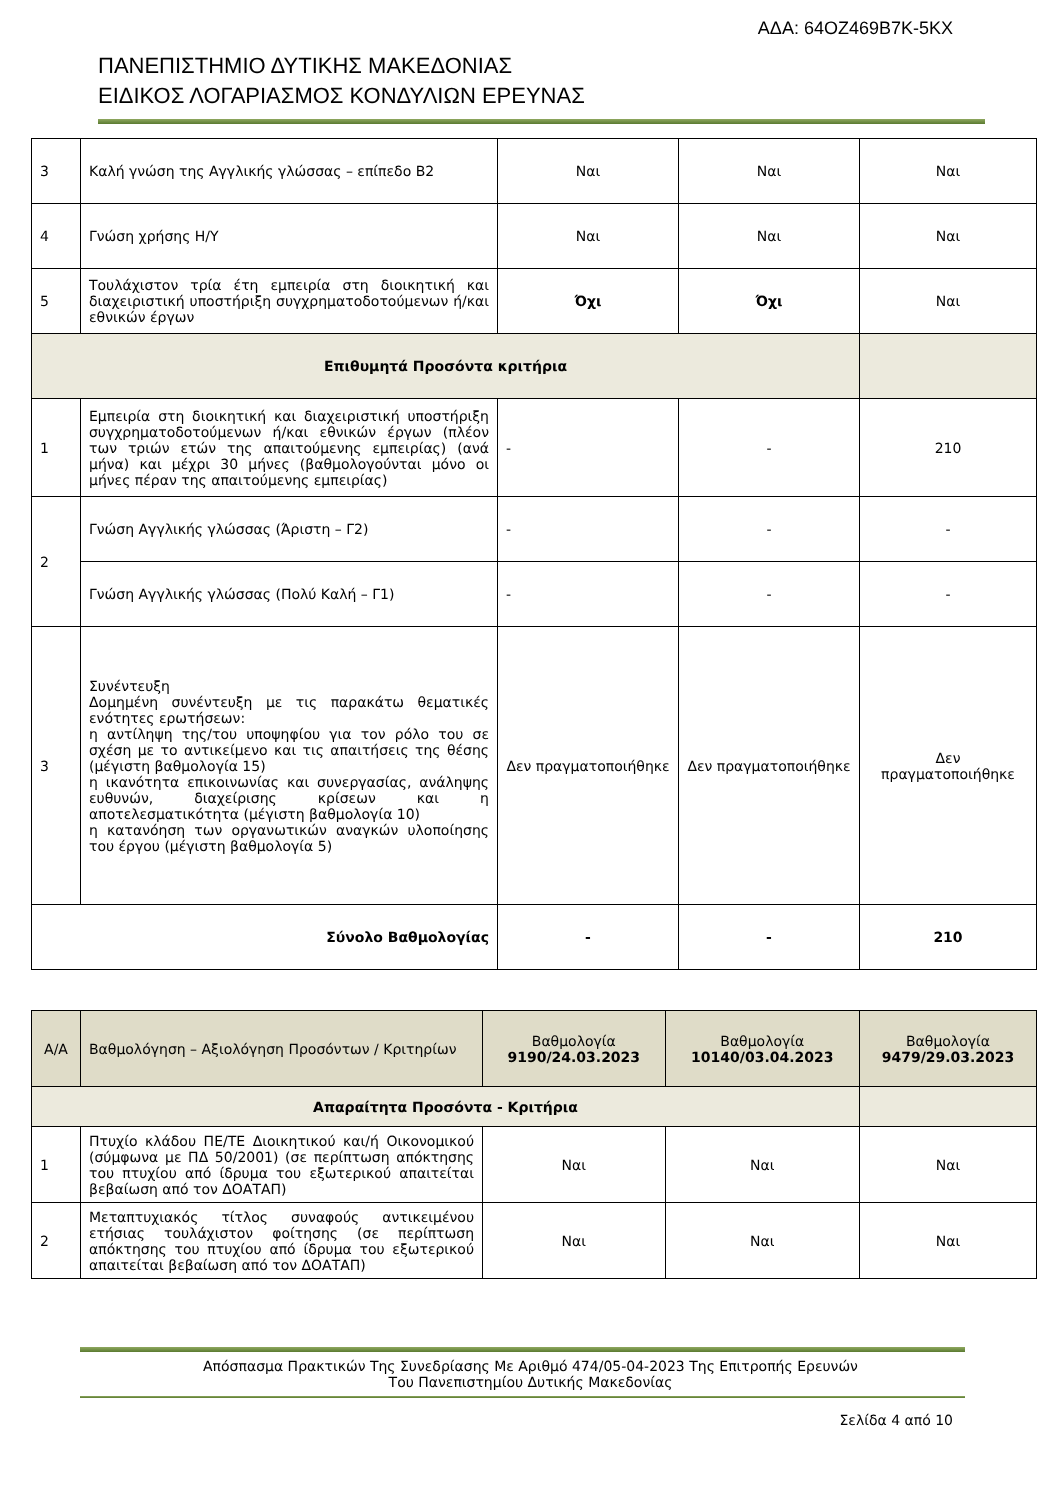ΑΔΑ: 64ΟΖ469Β7Κ-5ΚΧ
ΠΑΝΕΠΙΣΤΗΜΙΟ ΔΥΤΙΚΗΣ ΜΑΚΕΔΟΝΙΑΣ
ΕΙΔΙΚΟΣ ΛΟΓΑΡΙΑΣΜΟΣ ΚΟΝΔΥΛΙΩΝ ΕΡΕΥΝΑΣ
| 3 | Καλή γνώση της Αγγλικής γλώσσας – επίπεδο Β2 | Ναι | Ναι | Ναι |
| 4 | Γνώση χρήσης Η/Υ | Ναι | Ναι | Ναι |
| 5 | Τουλάχιστον τρία έτη εμπειρία στη διοικητική και διαχειριστική υποστήριξη συγχρηματοδοτούμενων ή/και εθνικών έργων | Όχι | Όχι | Ναι |
| Επιθυμητά Προσόντα κριτήρια | | | | |
| 1 | Εμπειρία στη διοικητική και διαχειριστική υποστήριξη συγχρηματοδοτούμενων ή/και εθνικών έργων (πλέον των τριών ετών της απαιτούμενης εμπειρίας) (ανά μήνα) και μέχρι 30 μήνες (βαθμολογούνται μόνο οι μήνες πέραν της απαιτούμενης εμπειρίας) | - | - | 210 |
| 2 | Γνώση Αγγλικής γλώσσας (Άριστη – Γ2) | - | - | - |
| | Γνώση Αγγλικής γλώσσας (Πολύ Καλή – Γ1) | - | - | - |
| 3 | Συνέντευξη Δομημένη συνέντευξη με τις παρακάτω θεματικές ενότητες ερωτήσεων: η αντίληψη της/του υποψηφίου για τον ρόλο του σε σχέση με το αντικείμενο και τις απαιτήσεις της θέσης (μέγιστη βαθμολογία 15) η ικανότητα επικοινωνίας και συνεργασίας, ανάληψης ευθυνών, διαχείρισης κρίσεων και η αποτελεσματικότητα (μέγιστη βαθμολογία 10) η κατανόηση των οργανωτικών αναγκών υλοποίησης του έργου (μέγιστη βαθμολογία 5) | Δεν πραγματοποιήθηκε | Δεν πραγματοποιήθηκε | Δεν πραγματοποιήθηκε |
| Σύνολο Βαθμολογίας | | - | - | 210 |
| Α/Α | Βαθμολόγηση – Αξιολόγηση Προσόντων / Κριτηρίων | Βαθμολογία 9190/24.03.2023 | Βαθμολογία 10140/03.04.2023 | Βαθμολογία 9479/29.03.2023 |
| Απαραίτητα Προσόντα - Κριτήρια | | | | |
| 1 | Πτυχίο κλάδου ΠΕ/ΤΕ Διοικητικού και/ή Οικονομικού (σύμφωνα με ΠΔ 50/2001) (σε περίπτωση απόκτησης του πτυχίου από ίδρυμα του εξωτερικού απαιτείται βεβαίωση από τον ΔΟΑΤΑΠ) | Ναι | Ναι | Ναι |
| 2 | Μεταπτυχιακός τίτλος συναφούς αντικειμένου ετήσιας τουλάχιστον φοίτησης (σε περίπτωση απόκτησης του πτυχίου από ίδρυμα του εξωτερικού απαιτείται βεβαίωση από τον ΔΟΑΤΑΠ) | Ναι | Ναι | Ναι |
Απόσπασμα Πρακτικών Της Συνεδρίασης Με Αριθμό 474/05-04-2023 Της Επιτροπής Ερευνών
Του Πανεπιστημίου Δυτικής Μακεδονίας
Σελίδα 4 από 10